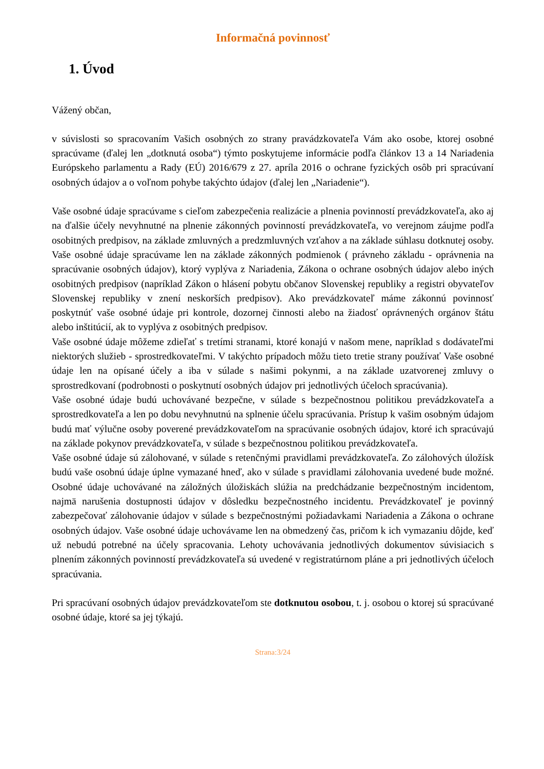Informačná povinnosť
1. Úvod
Vážený občan,
v súvislosti so spracovaním Vašich osobných zo strany pravádzkovateľa Vám ako osobe, ktorej osobné spracúvame (ďalej len „dotknutá osoba“) týmto poskytujeme informácie podľa článkov 13 a 14 Nariadenia Európskeho parlamentu a Rady (EÚ) 2016/679 z 27. apríla 2016 o ochrane fyzických osôb pri spracúvaní osobných údajov a o voľnom pohybe takýchto údajov (ďalej len „Nariadenie“).
Vaše osobné údaje spracúvame s cieľom zabezpečenia realizácie a plnenia povinností prevádzkovateľa, ako aj na ďalšie účely nevyhnutné na plnenie zákonných povinností prevádzkovateľa, vo verejnom záujme podľa osobitných predpisov, na základe zmluvných a predzmluvných vzťahov a na základe súhlasu dotknutej osoby. Vaše osobné údaje spracúvame len na základe zákonných podmienok ( právneho základu - oprávnenia na spracúvanie osobných údajov), ktorý vyplýva z Nariadenia, Zákona o ochrane osobných údajov alebo iných osobitných predpisov (napríklad Zákon o hlásení pobytu občanov Slovenskej republiky a registri obyvateľov Slovenskej republiky v znení neskorších predpisov). Ako prevádzkovateľ máme zákonnú povinnosť poskytnúť vaše osobné údaje pri kontrole, dozornej činnosti alebo na žiadosť oprávnených orgánov štátu alebo inštitúcií, ak to vyplýva z osobitných predpisov.
Vaše osobné údaje môžeme zdieľať s tretími stranami, ktoré konajú v našom mene, napríklad s dodávateľmi niektorých služieb - sprostredkovateľmi. V takýchto prípadoch môžu tieto tretie strany používať Vaše osobné údaje len na opísané účely a iba v súlade s našimi pokynmi, a na základe uzatvorenej zmluvy o sprostredkovaní (podrobnosti o poskytnutí osobných údajov pri jednotlivých účeloch spracúvania).
Vaše osobné údaje budú uchovávané bezpečne, v súlade s bezpečnostnou politikou prevádzkovateľa a sprostredkovateľa a len po dobu nevyhnutnú na splnenie účelu spracúvania. Prístup k vašim osobným údajom budú mať výlučne osoby poverené prevádzkovateľom na spracúvanie osobných údajov, ktoré ich spracúvajú na základe pokynov prevádzkovateľa, v súlade s bezpečnostnou politikou prevádzkovateľa.
Vaše osobné údaje sú zálohované, v súlade s retenčnými pravidlami prevádzkovateľa. Zo zálohových úložísk budú vaše osobnú údaje úplne vymazané hneď, ako v súlade s pravidlami zálohovania uvedené bude možné. Osobné údaje uchovávané na záložných úložiskách slúžia na predchádzanie bezpečnostným incidentom, najmä narušenia dostupnosti údajov v dôsledku bezpečnostného incidentu. Prevádzkovateľ je povinný zabezpečovať zálohovanie údajov v súlade s bezpečnostnými požiadavkami Nariadenia a Zákona o ochrane osobných údajov. Vaše osobné údaje uchovávame len na obmedzený čas, pričom k ich vymazaniu dôjde, keď už nebudú potrebné na účely spracovania. Lehoty uchovávania jednotlivých dokumentov súvisiacich s plnením zákonných povinností prevádzkovateľa sú uvedené v registratúrnom pláne a pri jednotlivých účeloch spracúvania.
Pri spracúvaní osobných údajov prevádzkovateľom ste dotknutou osobou, t. j. osobou o ktorej sú spracúvané osobné údaje, ktoré sa jej týkajú.
Strana:3/24